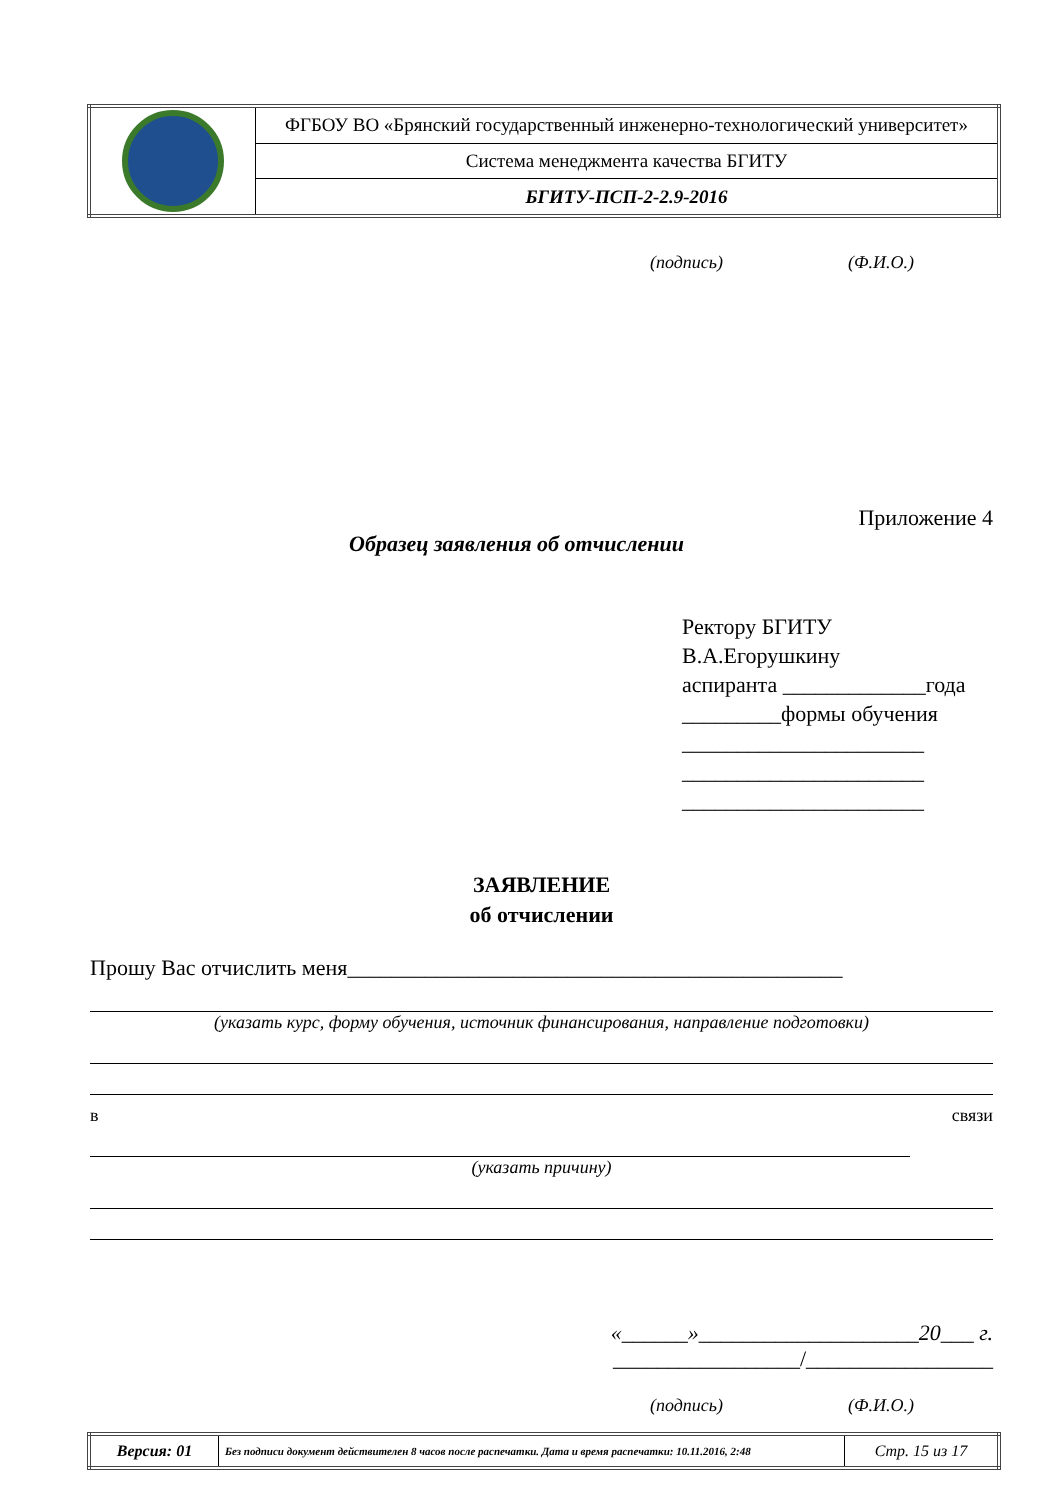| | ФГБОУ ВО «Брянский государственный инженерно-технологический университет» |
| | Система менеджмента качества БГИТУ |
| | БГИТУ-ПСП-2-2.9-2016 |
(подпись) (Ф.И.О.)
Приложение 4
Образец заявления об отчислении
Ректору БГИТУ
В.А.Егорушкину
аспиранта _____________года
_________формы обучения
______________________
______________________
______________________
ЗАЯВЛЕНИЕ
об отчислении
Прошу Вас отчислить меня_____________________________________________
(указать курс, форму обучения, источник финансирования, направление подготовки)
в связи
(указать причину)
«______»____________________20___ г.
_________________/_________________
(подпись) (Ф.И.О.)
| Версия: 01 | Без подписи документ действителен 8 часов после распечатки. Дата и время распечатки: 10.11.2016, 2:48 | Стр. 15 из 17 |